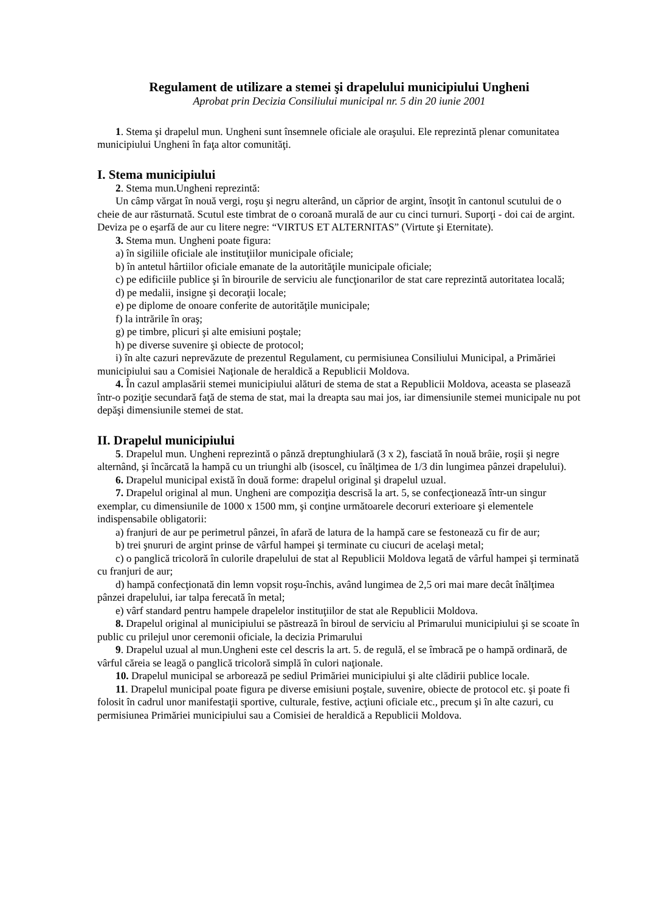Regulament de utilizare a stemei şi drapelului municipiului Ungheni
Aprobat prin Decizia Consiliului municipal nr. 5 din 20 iunie 2001
1. Stema şi drapelul mun. Ungheni sunt însemnele oficiale ale oraşului. Ele reprezintă plenar comunitatea municipiului Ungheni în faţa altor comunităţi.
I. Stema municipiului
2. Stema mun.Ungheni reprezintă:
Un câmp vărgat în nouă vergi, roşu şi negru alterând, un căprior de argint, însoţit în cantonul scutului de o cheie de aur răsturnată. Scutul este timbrat de o coroană murală de aur cu cinci turnuri. Suporţi - doi cai de argint. Deviza pe o eşarfă de aur cu litere negre: “VIRTUS ET ALTERNITAS” (Virtute şi Eternitate).
3. Stema mun. Ungheni poate figura:
a) în sigiliile oficiale ale instituţiilor municipale oficiale;
b) în antetul hârtiilor oficiale emanate de la autorităţile municipale oficiale;
c) pe edificiile publice şi în birourile de serviciu ale funcţionarilor de stat care reprezintă autoritatea locală;
d) pe medalii, insigne şi decoraţii locale;
e) pe diplome de onoare conferite de autorităţile municipale;
f) la intrările în oraş;
g) pe timbre, plicuri şi alte emisiuni poştale;
h) pe diverse suvenire şi obiecte de protocol;
i) în alte cazuri neprevăzute de prezentul Regulament, cu permisiunea Consiliului Municipal, a Primăriei municipiului sau a Comisiei Naţionale de heraldică a Republicii Moldova.
4. În cazul amplasării stemei municipiului alături de stema de stat a Republicii Moldova, aceasta se plasează într-o poziţie secundară faţă de stema de stat, mai la dreapta sau mai jos, iar dimensiunile stemei municipale nu pot depăşi dimensiunile stemei de stat.
II. Drapelul municipiului
5. Drapelul mun. Ungheni reprezintă o pânză dreptunghiulară (3 x 2), fasciată în nouă brâie, roşii şi negre alternând, şi încărcată la hampă cu un triunghi alb (isoscel, cu înălţimea de 1/3 din lungimea pânzei drapelului).
6. Drapelul municipal există în două forme: drapelul original şi drapelul uzual.
7. Drapelul original al mun. Ungheni are compoziţia descrisă la art. 5, se confecţionează într-un singur exemplar, cu dimensiunile de 1000 x 1500 mm, şi conţine următoarele decoruri exterioare şi elementele indispensabile obligatorii:
a) franjuri de aur pe perimetrul pânzei, în afară de latura de la hampă care se festonează cu fir de aur;
b) trei şnururi de argint prinse de vârful hampei şi terminate cu ciucuri de acelaşi metal;
c) o panglică tricoloră în culorile drapelului de stat al Republicii Moldova legată de vârful hampei şi terminată cu franjuri de aur;
d) hampă confecţionată din lemn vopsit roşu-închis, având lungimea de 2,5 ori mai mare decât înălţimea pânzei drapelului, iar talpa ferecată în metal;
e) vârf standard pentru hampele drapelelor instituţiilor de stat ale Republicii Moldova.
8. Drapelul original al municipiului se păstrează în biroul de serviciu al Primarului municipiului şi se scoate în public cu prilejul unor ceremonii oficiale, la decizia Primarului
9. Drapelul uzual al mun.Ungheni este cel descris la art. 5. de regulă, el se îmbracă pe o hampă ordinară, de vârful căreia se leagă o panglică tricoloră simplă în culori naţionale.
10. Drapelul municipal se arborează pe sediul Primăriei municipiului şi alte clădirii publice locale.
11. Drapelul municipal poate figura pe diverse emisiuni poştale, suvenire, obiecte de protocol etc. şi poate fi folosit în cadrul unor manifestaţii sportive, culturale, festive, acţiuni oficiale etc., precum şi în alte cazuri, cu permisiunea Primăriei municipiului sau a Comisiei de heraldică a Republicii Moldova.